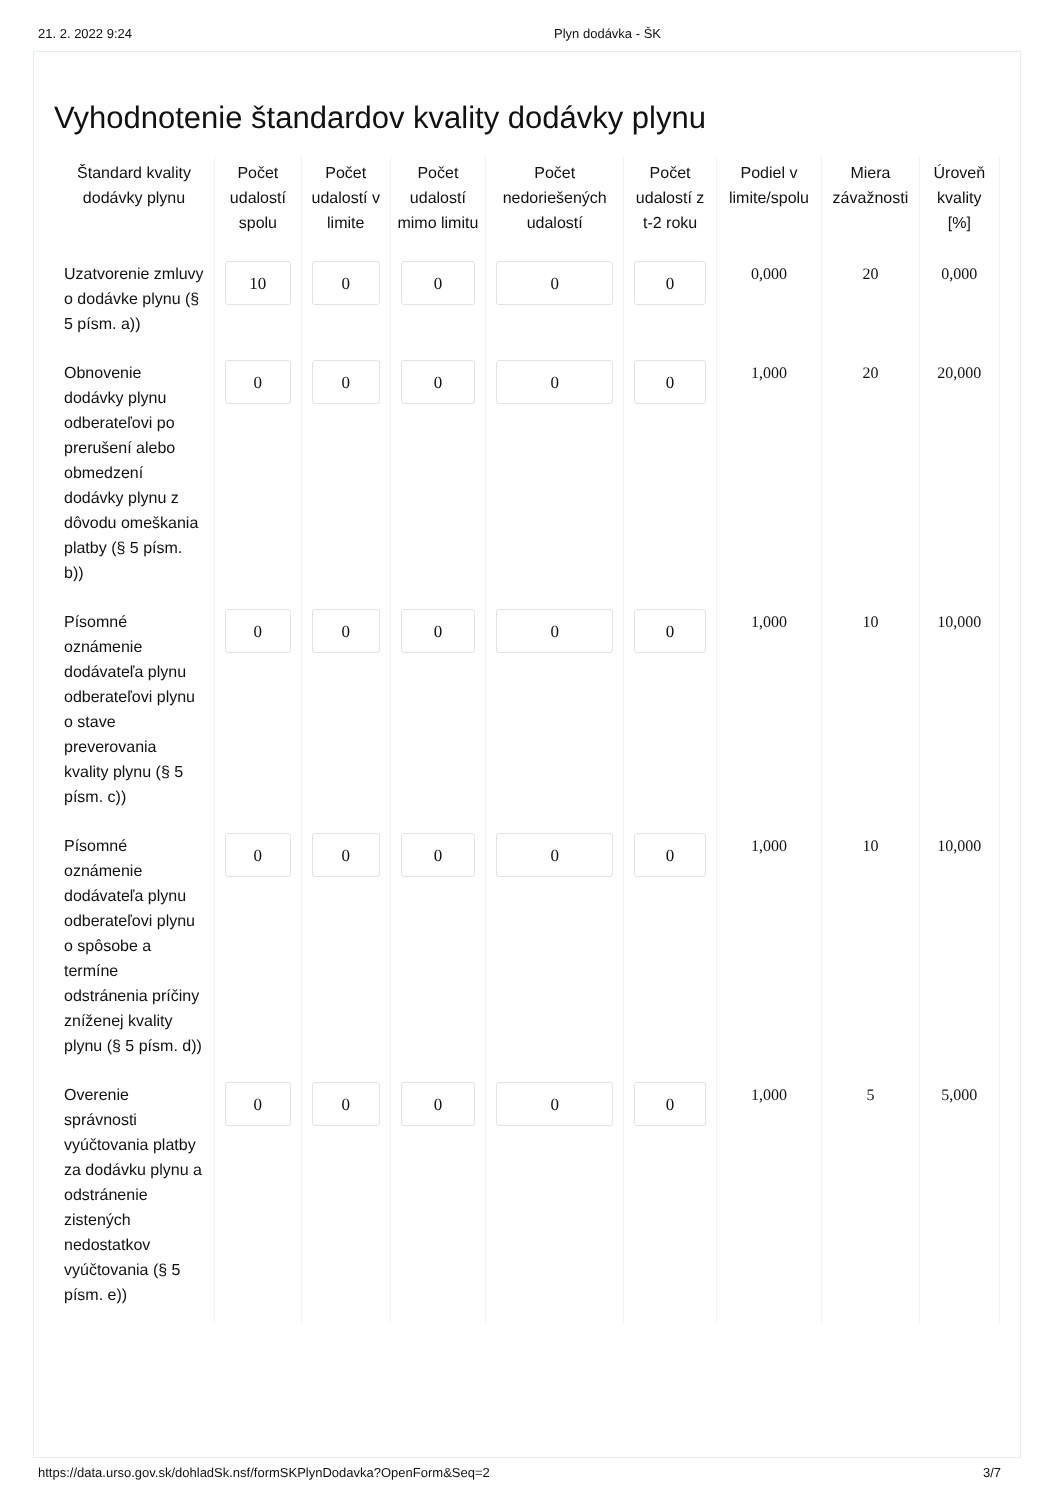21. 2. 2022 9:24 Plyn dodávka - ŠK
Vyhodnotenie štandardov kvality dodávky plynu
| Štandard kvality dodávky plynu | Počet udalostí spolu | Počet udalostí v limite | Počet udalostí mimo limitu | Počet nedoriešených udalostí | Počet udalostí z t-2 roku | Podiel v limite/spolu | Miera závažnosti | Úroveň kvality [%] |
| --- | --- | --- | --- | --- | --- | --- | --- | --- |
| Uzatvorenie zmluvy o dodávke plynu (§ 5 písm. a)) | 10 | 0 | 0 | 0 | 0 | 0,000 | 20 | 0,000 |
| Obnovenie dodávky plynu odberateľovi po prerušení alebo obmedzení dodávky plynu z dôvodu omeškania platby (§ 5 písm. b)) | 0 | 0 | 0 | 0 | 0 | 1,000 | 20 | 20,000 |
| Písomné oznámenie dodávateľa plynu odberateľovi plynu o stave preverovania kvality plynu (§ 5 písm. c)) | 0 | 0 | 0 | 0 | 0 | 1,000 | 10 | 10,000 |
| Písomné oznámenie dodávateľa plynu odberateľovi plynu o spôsobe a termíne odstránenia príčiny zníženej kvality plynu (§ 5 písm. d)) | 0 | 0 | 0 | 0 | 0 | 1,000 | 10 | 10,000 |
| Overenie správnosti vyúčtovania platby za dodávku plynu a odstránenie zistených nedostatkov vyúčtovania (§ 5 písm. e)) | 0 | 0 | 0 | 0 | 0 | 1,000 | 5 | 5,000 |
https://data.urso.gov.sk/dohladSk.nsf/formSKPlynDodavka?OpenForm&Seq=2 3/7